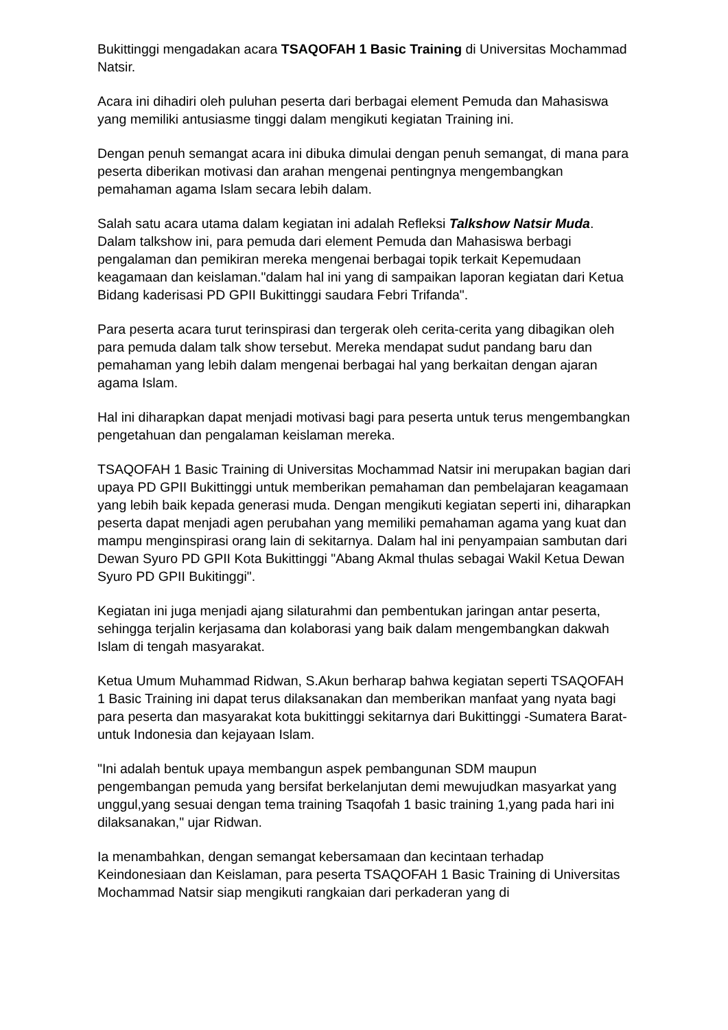Bukittinggi mengadakan acara TSAQOFAH 1 Basic Training di Universitas Mochammad Natsir.
Acara ini dihadiri oleh puluhan peserta dari berbagai element Pemuda dan Mahasiswa yang memiliki antusiasme tinggi dalam mengikuti kegiatan Training ini.
Dengan penuh semangat acara ini dibuka dimulai dengan penuh semangat, di mana para peserta diberikan motivasi dan arahan mengenai pentingnya mengembangkan pemahaman agama Islam secara lebih dalam.
Salah satu acara utama dalam kegiatan ini adalah Refleksi Talkshow Natsir Muda. Dalam talkshow ini, para pemuda dari element Pemuda dan Mahasiswa berbagi pengalaman dan pemikiran mereka mengenai berbagai topik terkait Kepemudaan keagamaan dan keislaman."dalam hal ini yang di sampaikan laporan kegiatan dari Ketua Bidang kaderisasi PD GPII Bukittinggi saudara Febri Trifanda".
Para peserta acara turut terinspirasi dan tergerak oleh cerita-cerita yang dibagikan oleh para pemuda dalam talk show tersebut. Mereka mendapat sudut pandang baru dan pemahaman yang lebih dalam mengenai berbagai hal yang berkaitan dengan ajaran agama Islam.
Hal ini diharapkan dapat menjadi motivasi bagi para peserta untuk terus mengembangkan pengetahuan dan pengalaman keislaman mereka.
TSAQOFAH 1 Basic Training di Universitas Mochammad Natsir ini merupakan bagian dari upaya PD GPII Bukittinggi untuk memberikan pemahaman dan pembelajaran keagamaan yang lebih baik kepada generasi muda. Dengan mengikuti kegiatan seperti ini, diharapkan peserta dapat menjadi agen perubahan yang memiliki pemahaman agama yang kuat dan mampu menginspirasi orang lain di sekitarnya. Dalam hal ini penyampaian sambutan dari Dewan Syuro PD GPII Kota Bukittinggi "Abang Akmal thulas sebagai Wakil Ketua Dewan Syuro PD GPII Bukitinggi".
Kegiatan ini juga menjadi ajang silaturahmi dan pembentukan jaringan antar peserta, sehingga terjalin kerjasama dan kolaborasi yang baik dalam mengembangkan dakwah Islam di tengah masyarakat.
Ketua Umum Muhammad Ridwan, S.Akun berharap bahwa kegiatan seperti TSAQOFAH 1 Basic Training ini dapat terus dilaksanakan dan memberikan manfaat yang nyata bagi para peserta dan masyarakat kota bukittinggi sekitarnya dari Bukittinggi -Sumatera Barat- untuk Indonesia dan kejayaan Islam.
"Ini adalah bentuk upaya membangun aspek pembangunan SDM maupun pengembangan pemuda yang bersifat berkelanjutan demi mewujudkan masyarkat yang unggul,yang sesuai dengan tema training Tsaqofah 1 basic training 1,yang pada hari ini dilaksanakan," ujar Ridwan.
Ia menambahkan, dengan semangat kebersamaan dan kecintaan terhadap Keindonesiaan dan Keislaman, para peserta TSAQOFAH 1 Basic Training di Universitas Mochammad Natsir siap mengikuti rangkaian dari perkaderan yang di